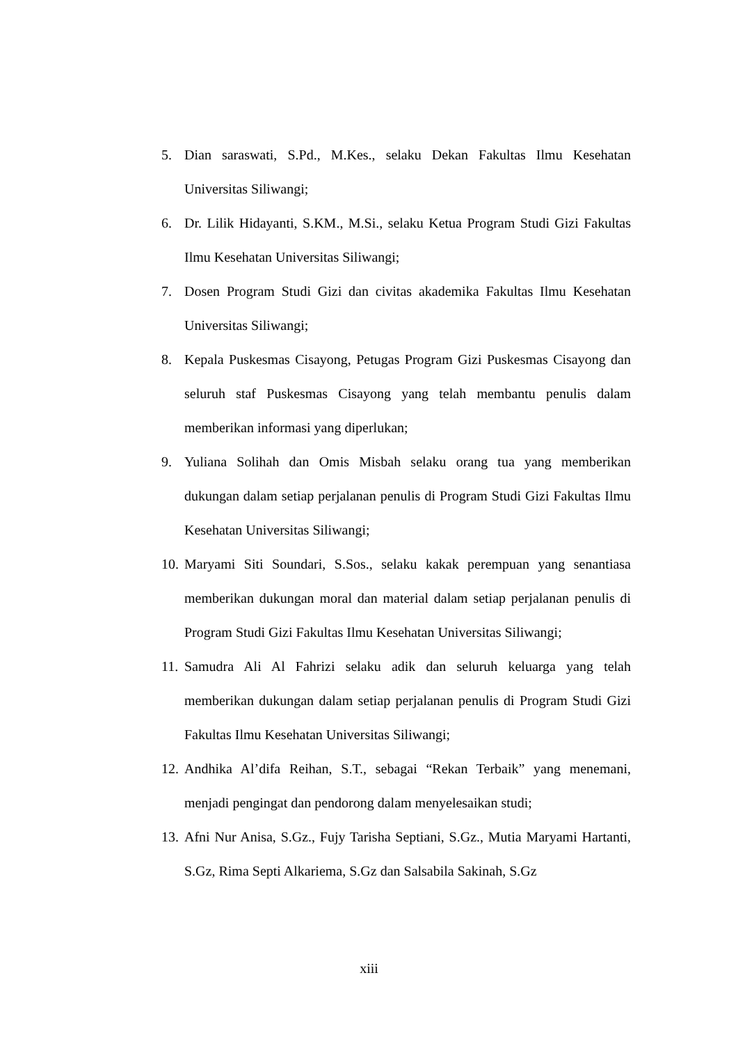5. Dian saraswati, S.Pd., M.Kes., selaku Dekan Fakultas Ilmu Kesehatan Universitas Siliwangi;
6. Dr. Lilik Hidayanti, S.KM., M.Si., selaku Ketua Program Studi Gizi Fakultas Ilmu Kesehatan Universitas Siliwangi;
7. Dosen Program Studi Gizi dan civitas akademika Fakultas Ilmu Kesehatan Universitas Siliwangi;
8. Kepala Puskesmas Cisayong, Petugas Program Gizi Puskesmas Cisayong dan seluruh staf Puskesmas Cisayong yang telah membantu penulis dalam memberikan informasi yang diperlukan;
9. Yuliana Solihah dan Omis Misbah selaku orang tua yang memberikan dukungan dalam setiap perjalanan penulis di Program Studi Gizi Fakultas Ilmu Kesehatan Universitas Siliwangi;
10. Maryami Siti Soundari, S.Sos., selaku kakak perempuan yang senantiasa memberikan dukungan moral dan material dalam setiap perjalanan penulis di Program Studi Gizi Fakultas Ilmu Kesehatan Universitas Siliwangi;
11. Samudra Ali Al Fahrizi selaku adik dan seluruh keluarga yang telah memberikan dukungan dalam setiap perjalanan penulis di Program Studi Gizi Fakultas Ilmu Kesehatan Universitas Siliwangi;
12. Andhika Al’difa Reihan, S.T., sebagai “Rekan Terbaik” yang menemani, menjadi pengingat dan pendorong dalam menyelesaikan studi;
13. Afni Nur Anisa, S.Gz., Fujy Tarisha Septiani, S.Gz., Mutia Maryami Hartanti, S.Gz, Rima Septi Alkariema, S.Gz dan Salsabila Sakinah, S.Gz
xiii